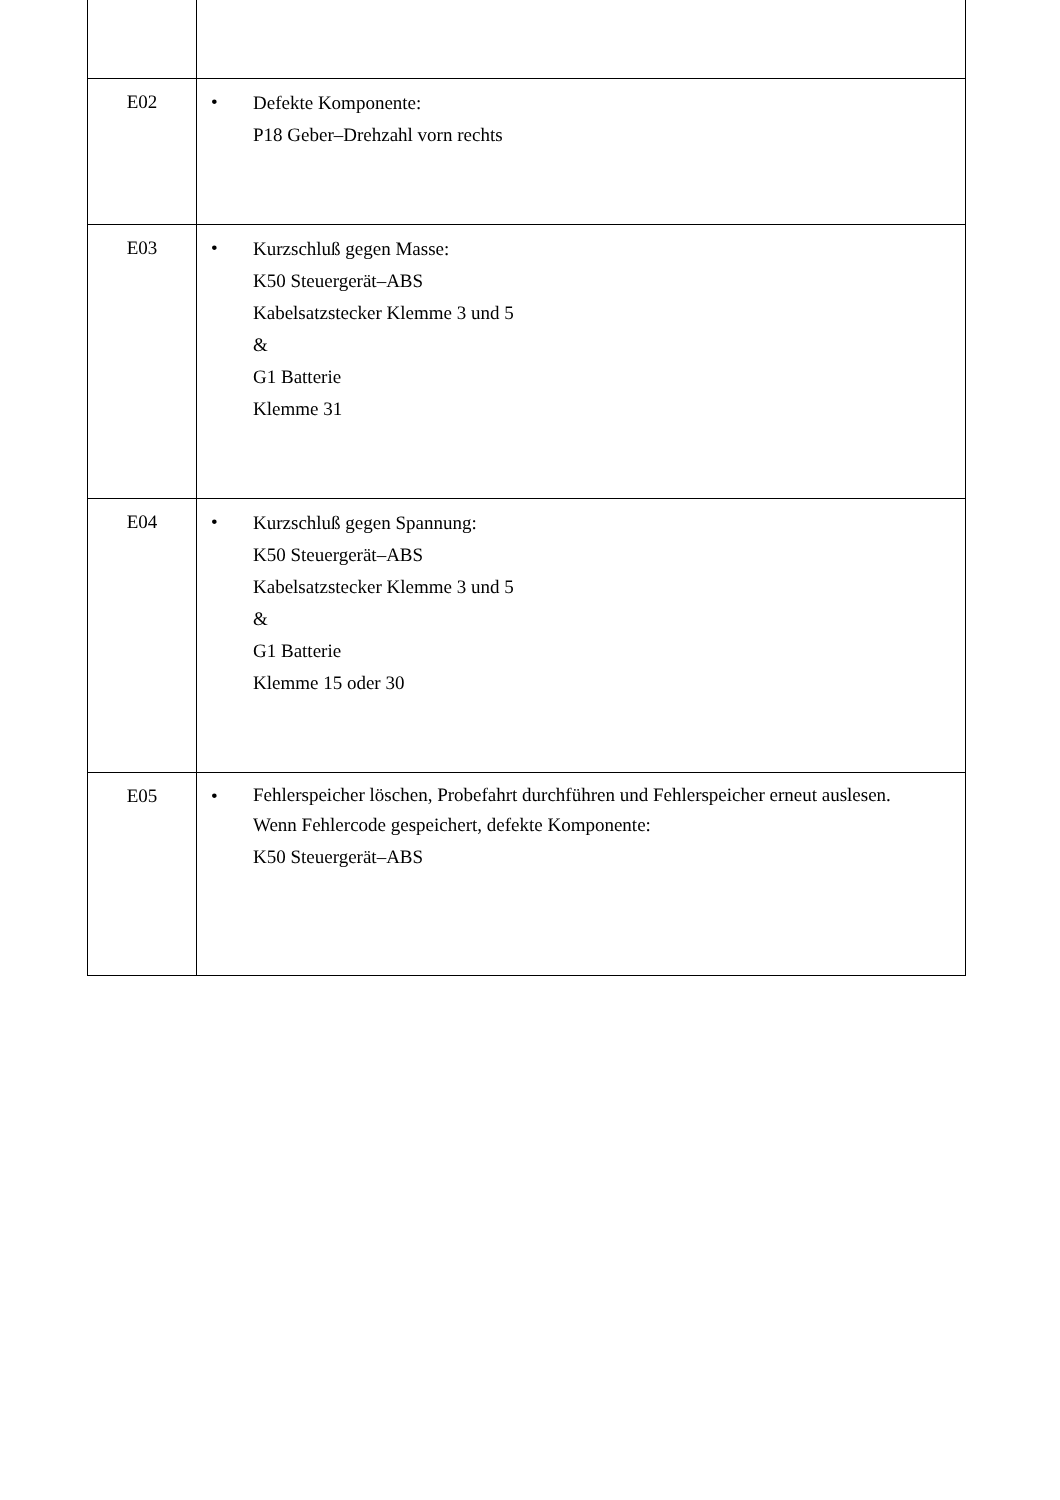| E02 | • Defekte Komponente: P18 Geber–Drehzahl vorn rechts |
| E03 | • Kurzschluß gegen Masse: K50 Steuergerät–ABS Kabelsatzstecker Klemme 3 und 5 & G1 Batterie Klemme 31 |
| E04 | • Kurzschluß gegen Spannung: K50 Steuergerät–ABS Kabelsatzstecker Klemme 3 und 5 & G1 Batterie Klemme 15 oder 30 |
| E05 | • Fehlerspeicher löschen, Probefahrt durchführen und Fehlerspeicher erneut auslesen. Wenn Fehlercode gespeichert, defekte Komponente: K50 Steuergerät–ABS |